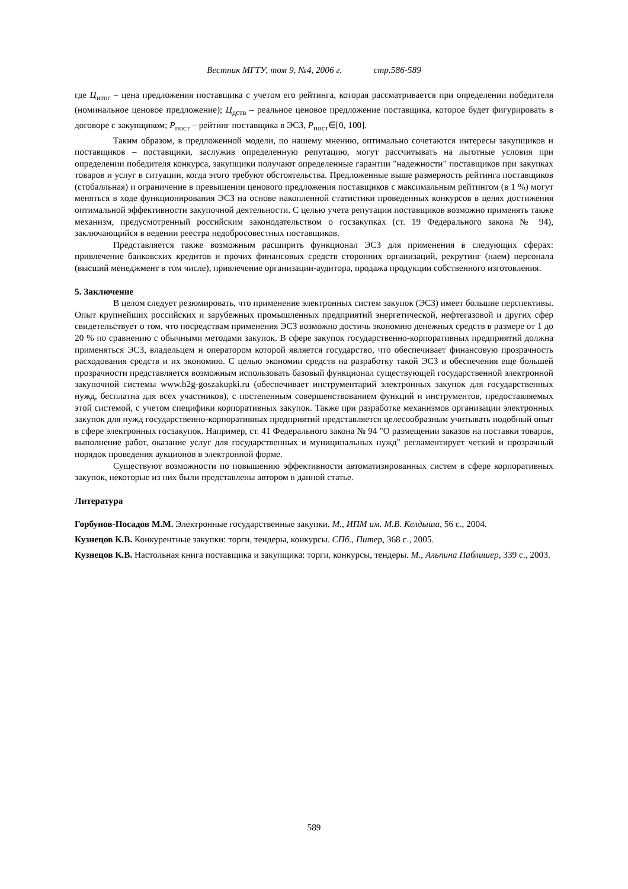Вестник МГТУ, том 9, №4, 2006 г. стр.586-589
где Ц<sub>итог</sub> – цена предложения поставщика с учетом его рейтинга, которая рассматривается при определении победителя (номинальное ценовое предложение); Ц<sub>дств</sub> – реальное ценовое предложение поставщика, которое будет фигурировать в договоре с закупщиком; Р<sub>пост</sub> – рейтинг поставщика в ЭСЗ, Р<sub>пост</sub>∈[0, 100].
Таким образом, в предложенной модели, по нашему мнению, оптимально сочетаются интересы закупщиков и поставщиков – поставщики, заслужив определенную репутацию, могут рассчитывать на льготные условия при определении победителя конкурса, закупщики получают определенные гарантии "надежности" поставщиков при закупках товаров и услуг в ситуации, когда этого требуют обстоятельства. Предложенные выше размерность рейтинга поставщиков (стобалльная) и ограничение в превышении ценового предложения поставщиков с максимальным рейтингом (в 1 %) могут меняться в ходе функционирования ЭСЗ на основе накопленной статистики проведенных конкурсов в целях достижения оптимальной эффективности закупочной деятельности. С целью учета репутации поставщиков возможно применять также механизм, предусмотренный российским законодательством о госзакупках (ст. 19 Федерального закона № 94), заключающийся в ведении реестра недобросовестных поставщиков.
Представляется также возможным расширить функционал ЭСЗ для применения в следующих сферах: привлечение банковских кредитов и прочих финансовых средств сторонних организаций, рекрутинг (наем) персонала (высший менеджмент в том числе), привлечение организации-аудитора, продажа продукции собственного изготовления.
5. Заключение
В целом следует резюмировать, что применение электронных систем закупок (ЭСЗ) имеет большие перспективы. Опыт крупнейших российских и зарубежных промышленных предприятий энергетической, нефтегазовой и других сфер свидетельствует о том, что посредствам применения ЭСЗ возможно достичь экономию денежных средств в размере от 1 до 20 % по сравнению с обычными методами закупок. В сфере закупок государственно-корпоративных предприятий должна применяться ЭСЗ, владельцем и оператором которой является государство, что обеспечивает финансовую прозрачность расходования средств и их экономию. С целью экономии средств на разработку такой ЭСЗ и обеспечения еще большей прозрачности представляется возможным использовать базовый функционал существующей государственной электронной закупочной системы www.b2g-goszakupki.ru (обеспечивает инструментарий электронных закупок для государственных нужд, бесплатна для всех участников), с постепенным совершенствованием функций и инструментов, предоставляемых этой системой, с учетом специфики корпоративных закупок. Также при разработке механизмов организации электронных закупок для нужд государственно-корпоративных предприятий представляется целесообразным учитывать подобный опыт в сфере электронных госзакупок. Например, ст. 41 Федерального закона № 94 "О размещении заказов на поставки товаров, выполнение работ, оказание услуг для государственных и муниципальных нужд" регламентирует четкий и прозрачный порядок проведения аукционов в электронной форме.
Существуют возможности по повышению эффективности автоматизированных систем в сфере корпоративных закупок, некоторые из них были представлены автором в данной статье.
Литература
Горбунов-Посадов М.М. Электронные государственные закупки. М., ИПМ им. М.В. Келдыша, 56 с., 2004.
Кузнецов К.В. Конкурентные закупки: торги, тендеры, конкурсы. СПб., Питер, 368 с., 2005.
Кузнецов К.В. Настольная книга поставщика и закупщика: торги, конкурсы, тендеры. М., Альпина Паблишер, 339 с., 2003.
589